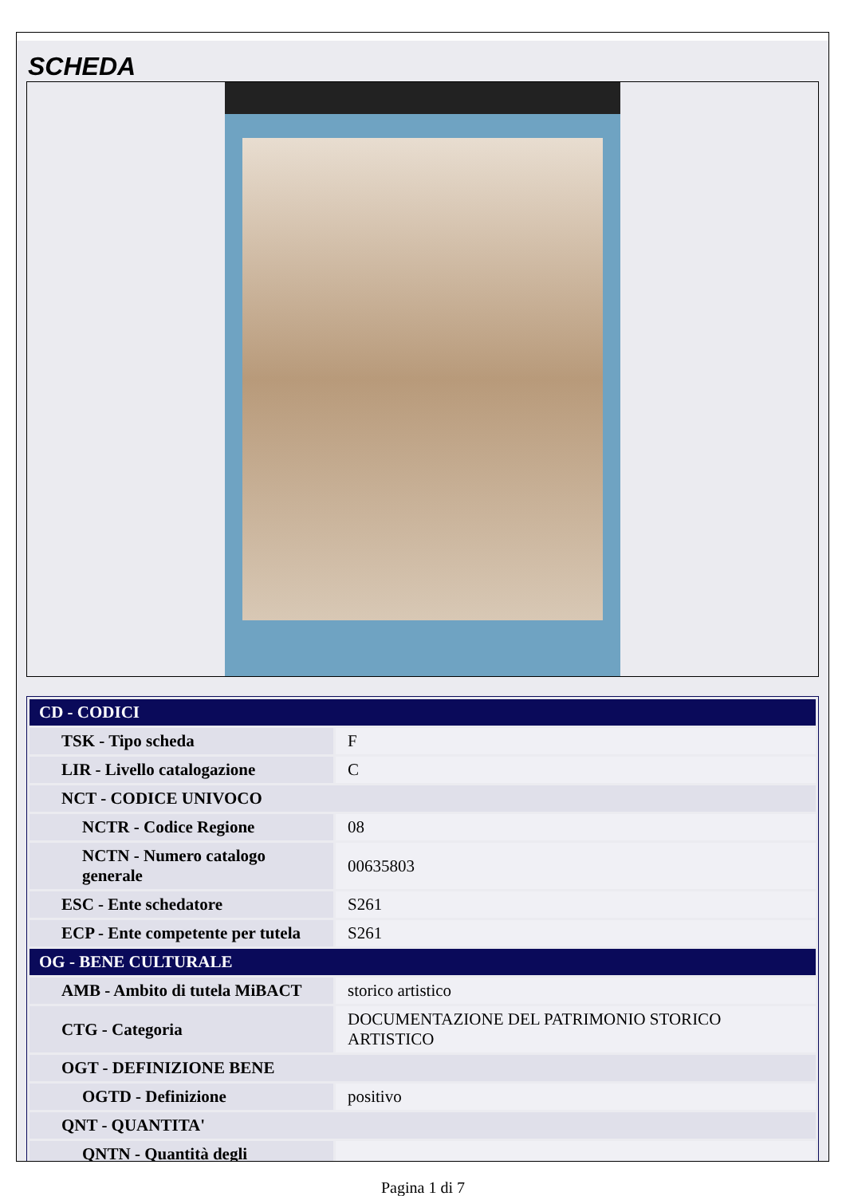SCHEDA
| CD - CODICI | |
| --- | --- |
| TSK - Tipo scheda | F |
| LIR - Livello catalogazione | C |
| NCT - CODICE UNIVOCO | |
| NCTR - Codice Regione | 08 |
| NCTN - Numero catalogo generale | 00635803 |
| ESC - Ente schedatore | S261 |
| ECP - Ente competente per tutela | S261 |
| OG - BENE CULTURALE | |
| AMB - Ambito di tutela MiBACT | storico artistico |
| CTG - Categoria | DOCUMENTAZIONE DEL PATRIMONIO STORICO ARTISTICO |
| OGT - DEFINIZIONE BENE | |
| OGTD - Definizione | positivo |
| QNT - QUANTITA' | |
| QNTN - Quantità degli | |
Pagina 1 di 7